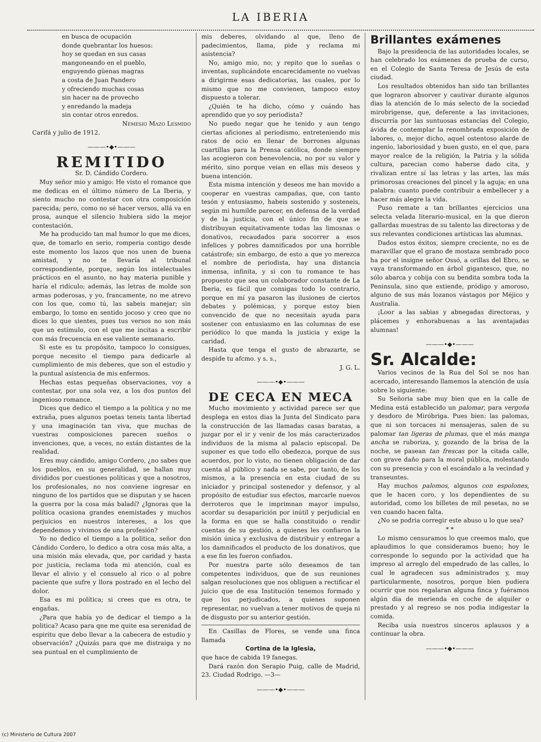LA IBERIA
en busca de ocupación
donde quebrantar los huesos:
hoy se quedan en sus casas
mangoneando en el pueblo,
enguyendo güenas magras
a costa de Juan Pandero
y ofreciendo muchas cosas
sin hacer na de provecho
y enredando la madeja
sin contar otros enredos.
Nemesio Mazo Lesmido
Carifá y julio de 1912.
———•◆•———
REMITIDO
Sr. D. Cándido Cordero.
Muy señor mio y amigo: He visto el romance que me dedicas en el último número de La Iberia, y siento mucho no contestar con otra composición parecida; pero, como no sé hacer versos, allá va en prosa, aunque el silencio hubiera sido la mejor contestación.
Me ha producido tan mal humor lo que me dices, que, de tomarlo en serio, romperia contigo desde este momento los lazos que nos unen de buena amistad, y no te llevaría al tribunal correspondiente, porque, según los intelectuales prácticos en el asunto, no hay materia punible y haría el ridículo; además, las letras de molde son armas poderosas, y yo, francamente, no me atrevo con los que, como tú, las sabeis manejar; sin embargo, lo tomo en sentido jocoso y creo que no dices lo que sientes, pues tus versos no son más que un estímulo, con el que me incitas a escribir con más frecuencia en ese valiente semanario.
Si este es tu propósito, tampoco lo consigues, porque necesito el tiempo para dedicarle al cumplimiento de mis deberes, que son el estudio y la puntual asistencia de mis enfermos.
Hechas estas pequeñas observaciones, voy a contestar, por una sola vez, a los dos puntos del ingenioso romance.
Dices que dedico el tiempo a la política y no me extraña, pues algunos poetas teneis tanta libertad y una imaginación tan viva, que muchas de vuestras composiciones parecen sueños o invenciones, que, a veces, no están distantes de la realidad.
Eres muy cándido, amigo Cordero, ¿no sabes que los pueblos, en su generalidad, se hallan muy divididos por cuestiones políticas y que a nosotros, los profesionales, no nos conviene ingresar en ninguno de los partidos que se disputan y se hacen la guerra por la cosa más baladí? ¿Ignoras que la política ocasiona grandes enemistades y muchos perjuicios en nuestros intereses, a los que dependemos y vivimos de una profesión?
Yo no dedico el tiempo a la politica, señor don Cándido Cordero, lo dedico a otra cosa más alta, a una misión más elevada, que, por caridad y hasta por justicia, reclama toda mi atención, cual es llevar el alivio y el consuelo al rico o al pobre paciente que sufre y llora postrado en el lecho del dolor.
Esa es mi política; si crees que es otra, te engañas.
¿Para que había yo de dedicar el tiempo a la politica? Acaso para qne me quite esa serenidad de espiritu que debo llevar a la cabecera de estudio y observación? ¿Quizás para que me distraiga y no sea puntual en el cumplimiento de
mis deberes, olvidando al que, lleno de padecimientos, llama, pide y reclama mi asistencia?
No, amigo mio, no; y repito que lo sueñas o inventas, suplicándote encarecidamente no vuelvas a dirigirme esas dedicatorias, las cuales, por lo mismo que no me convienen, tampoco estoy dispuesto a tolerar.
¿Quién te ha dicho, cómo y cuándo has aprendido que yo soy periodista?
No puedo negar que he tenido y aun tengo ciertas aficiones al periodismo, entreteniendo mis ratos de ocio en llenar de borrones algunas cuartillas para la Prensa católica, donde siempre las acogieron con benevolencia, no por su valor y mérito, sino porque veian en ellas mis deseos y buena intención.
Esta misma intención y deseos me han movido a cooperar en vuestras campañas, que, con tanto tesón y entusiasmo, habeis sostenido y sosteneis, según mi humilde parecer, en defensa de la verdad y de la justicia, con el único fin de que se distribuyan equitativamente todas las limosnas o donativos, recaudados para socorrer a esos infelices y pobres damnificados por una horrible catástrofe; sin embargo, de esto a que yo merezca el nombre de periodista, hay una distancia inmensa, infinita, y si con tu romance te has propuesto que sea un colaborador constante de La Iberia, es fácil que consigas todo lo contrario, porque en mí ya pasaron las ilusiones de ciertos debates y polémicas, y porque estoy bien convencido de que no necesitais ayuda para sostener con entusiasmo en las columnas de ese periódico lo que manda la justicia y exige la caridad.
Hasta que tenga el gusto de abrazarte, se despide tu afcmo. y s. s.,
J. G. L.
———•◆•———
DE CECA EN MECA
Mucho movimiento y actividad parece ser que desplega en estos dias la Junta del Sindicato para la construcción de las llamadas casas baratas, a juzgar por el ir y venir de los más caracterizados individuos de la misma al palacio episcopal. De suponer es que todo ello obedezca, porque de sus acuerdos, por lo visto, no tienen obligación de dar cuenta al público y nada se sabe, por tanto, de los mismos, a la presencia en esta ciudad de su iniciador y principal sostenedor y defensor, y al propósito de estudiar sus efectos, marcarle nuevos derroteros que le imprimnan mayor impulso, acordar su desaparición por inútil y perjudicial en la forma en que se halla constituido o rendir cuentas de su gestión, a quienes les confiaron la misión única y exclusiva de distribuir y entregar a los damnificados el producto de los donativos, que a ese fin les fueron confiados.
Por nuestra parte sólo deseamos de tan competentes individuos, que de sus reuniones salgan resoluciones que nos obliguen a rectificar el juicio que de esa Institución tenemos formado y que los perjudicados, a quienes suponen representar, no vuelvan a tener motivos de queja ni de disgusto por su anterior gestión.
En Casillas de Flores, se vende una finca llamada
Cortina de la Iglesia,
que hace de cabida 19 fanegas.
Dará razón don Serapio Puig, calle de Madrid, 23. Ciudad Rodrigo. —3—
———•◆•———
Brillantes exámenes
Bajo la presidencia de las autoridades locales, se han celebrado los exámenes de prueba de curso, en el Colegio de Santa Teresa de Jesús de esta ciudad.
Los resultados obtenidos han sido tan brillantes que lograron absorver y cautivar durante algunos dias la atención de lo más selecto de la sociedad mirobrigense, que, deferente a las invitaciones, discurría por las suntuosas estancias del Colegio, ávida de contemplar la renombrada exposición de labores, o, mejor dicho, aquel ostentoso alarde de ingenio, laboriosidad y buen gusto, en el que, para mayor realce de la religión, la Patria y la sólida cultura, parecian como haberse dado cita, y rivalizan entre sí las letras y las artes, las más primorosas creaciones del pincel y la aguja; en una palabra: cuanto puede contribuir a embellecer y a hacer más alegre la vida.
Puso remate a tan brillantes ejercicios una selecta velada literario-musical, en la que dieron gallardas muestras de su talento las directoras y de sus relevantes condiciones artísticas las alumnas.
Dados estos éxitos, siempre creciente, no es de maravillar que el grano de mostaza sembrado poco ha por el insigne señor Ossó, a orillas del Ebro, se vaya transformando en árbol gigantesco, que, no sólo abarca y cobija con su bendita sombra toda la Peninsula, sino que extiende, pródigo y amoroso, alguno de sus más lozanos vástagos por Méjico y Australia.
¡Loor a las sabias y abnegadas directoras, y plácemes y enhorabuenas a las aventajadas alumnas!
———•◆•———
Sr. Alcalde:
Varios vecinos de la Rua del Sol se nos han acercado, interesando llamemos la atención de usía sobre lo siguiente:
Su Señoria sabe muy bien que en la calle de Medina está establecido un palomar, para vergoña y desdoro de Miróbriga. Pues bien: las palomas, que ni son torcaces ni mensajeras, salen de su palomar tan ligeras de plumas, que el más manga ancha se ruboriza, y, gozando de la brisa de la noche, se pasean tan frescas por la citada calle, con grave daño para la moral pública, molestando con su presencia y con el escándalo a la vecindad y transeuntes.
Hay muchos palomos, algunos con espolones, que le hacen coro, y los dependientes de su autoridad, como los billetes de mil pesetas, no se ven cuando hacen falta.
¿No se podria corregir este abuso u lo que sea?
* *
Lo mismo censuramos lo que creemos malo, que aplaudimos lo que consideramos bueno; hoy le corresponde lo segundo por la actividad que ha impreso al arreglo del empedrado de las calles, lo cual le agradecen sus administrados y, muy particularmente, nosotros, porque bien pudiera ocurrir que nos regalaran alguna finca y fuéramos algún dia de merienda en coche de alquiler o prestado y al regreso se nos podia indigestar la comida.
Reciba usía nuestros sinceros aplausos y a continuar la obra.
———•◆•———
(c) Ministerio de Cultura 2007